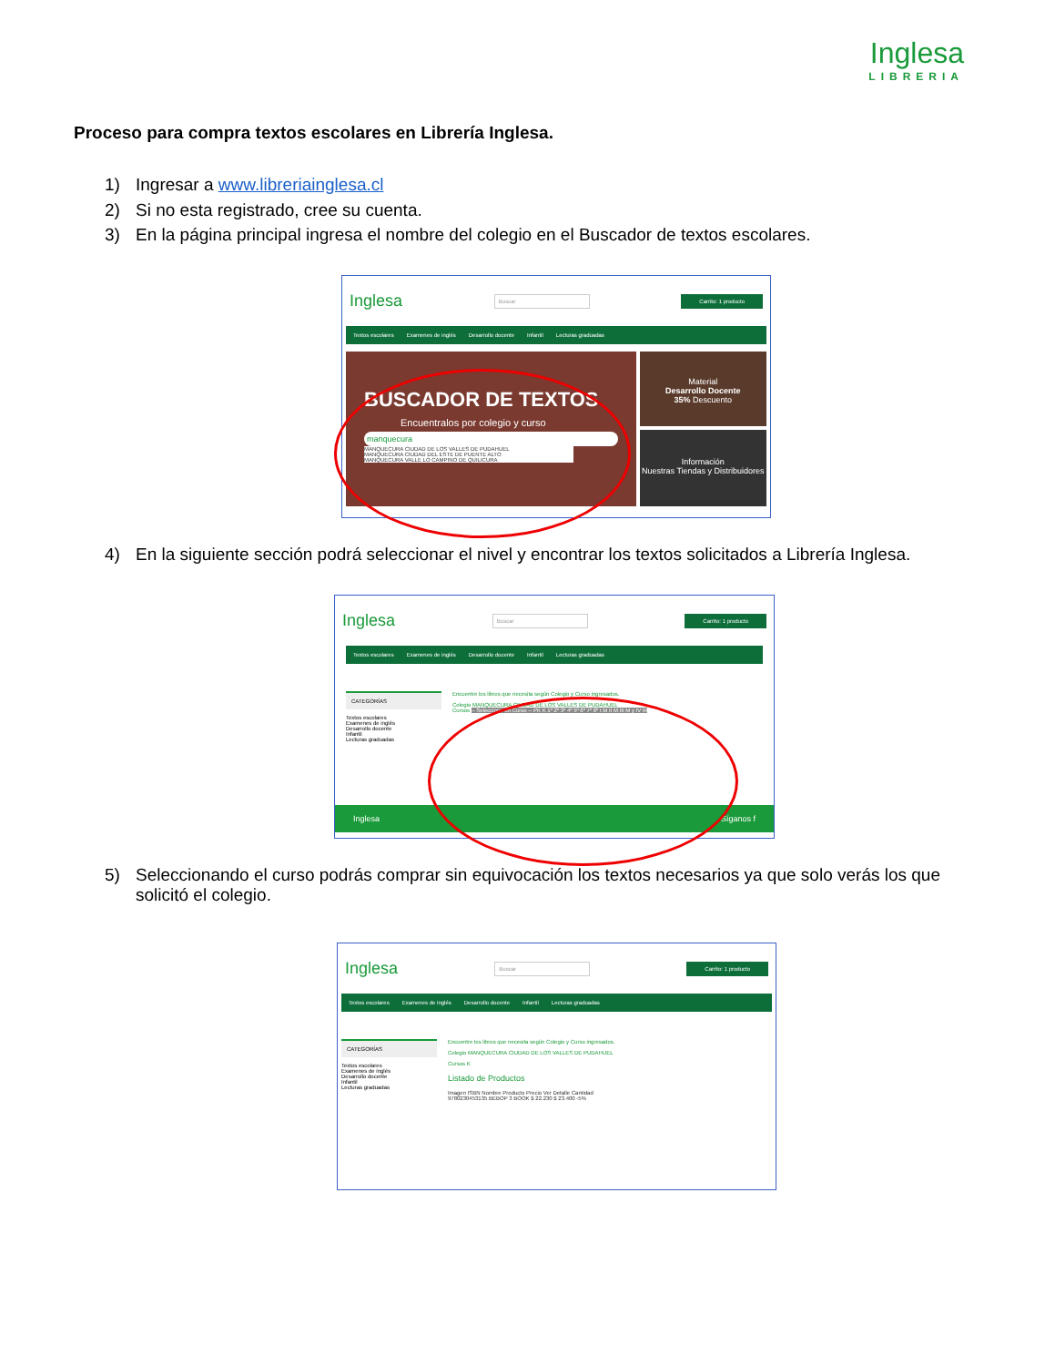Inglesa
LIBRERIA
Proceso para compra textos escolares en Librería Inglesa.
1) Ingresar a www.libreriainglesa.cl
2) Si no esta registrado, cree su cuenta.
3) En la página principal ingresa el nombre del colegio en el Buscador de textos escolares.
Inglesa Buscar Carrito: 1 producto
Textos escolares Examenes de inglés Desarrollo docente Infantil Lecturas graduadas
BUSCADOR DE TEXTOS
Encuentralos por colegio y curso
manquecura
MANQUECURA CIUDAD DE LOS VALLES DE PUDAHUEL
MANQUECURA CIUDAD DEL ESTE DE PUENTE ALTO
MANQUECURA VALLE LO CAMPINO DE QUILICURA
Material
Desarrollo Docente
35% Descuento
Información
Nuestras Tiendas y Distribuidores
4) En la siguiente sección podrá seleccionar el nivel y encontrar los textos solicitados a Librería Inglesa.
Inglesa Buscar Carrito: 1 producto
Textos escolares Examenes de inglés Desarrollo docente Infantil Lecturas graduadas
CATEGORÍAS
Textos escolares
Examenes de inglés
Desarrollo docente
Infantil
Lecturas graduadas
Encuentre los libros que necesita según Colegio y Curso ingresados.
Colegio MANQUECURA CIUDAD DE LOS VALLES DE PUDAHUEL
Cursos -- Seleccione un Curso -- PK K 1º 2º 3º 4º 5º 6º 7º 8º I M II M III M y IV M
Inglesa Síganos f
5) Seleccionando el curso podrás comprar sin equivocación los textos necesarios ya que solo verás los que solicitó el colegio.
Inglesa Buscar Carrito: 1 producto
Textos escolares Examenes de inglés Desarrollo docente Infantil Lecturas graduadas
CATEGORÍAS
Textos escolares
Examenes de inglés
Desarrollo docente
Infantil
Lecturas graduadas
Encuentre los libros que necesita según Colegio y Curso ingresados.
Colegio MANQUECURA CIUDAD DE LOS VALLES DE PUDAHUEL
Cursos K
Listado de Productos
Imagen ISBN Nombre Producto Precio Ver Detalle Cantidad
9780230453135 BEBOP 3 BOOK $ 22.230 $ 23.400 -5%